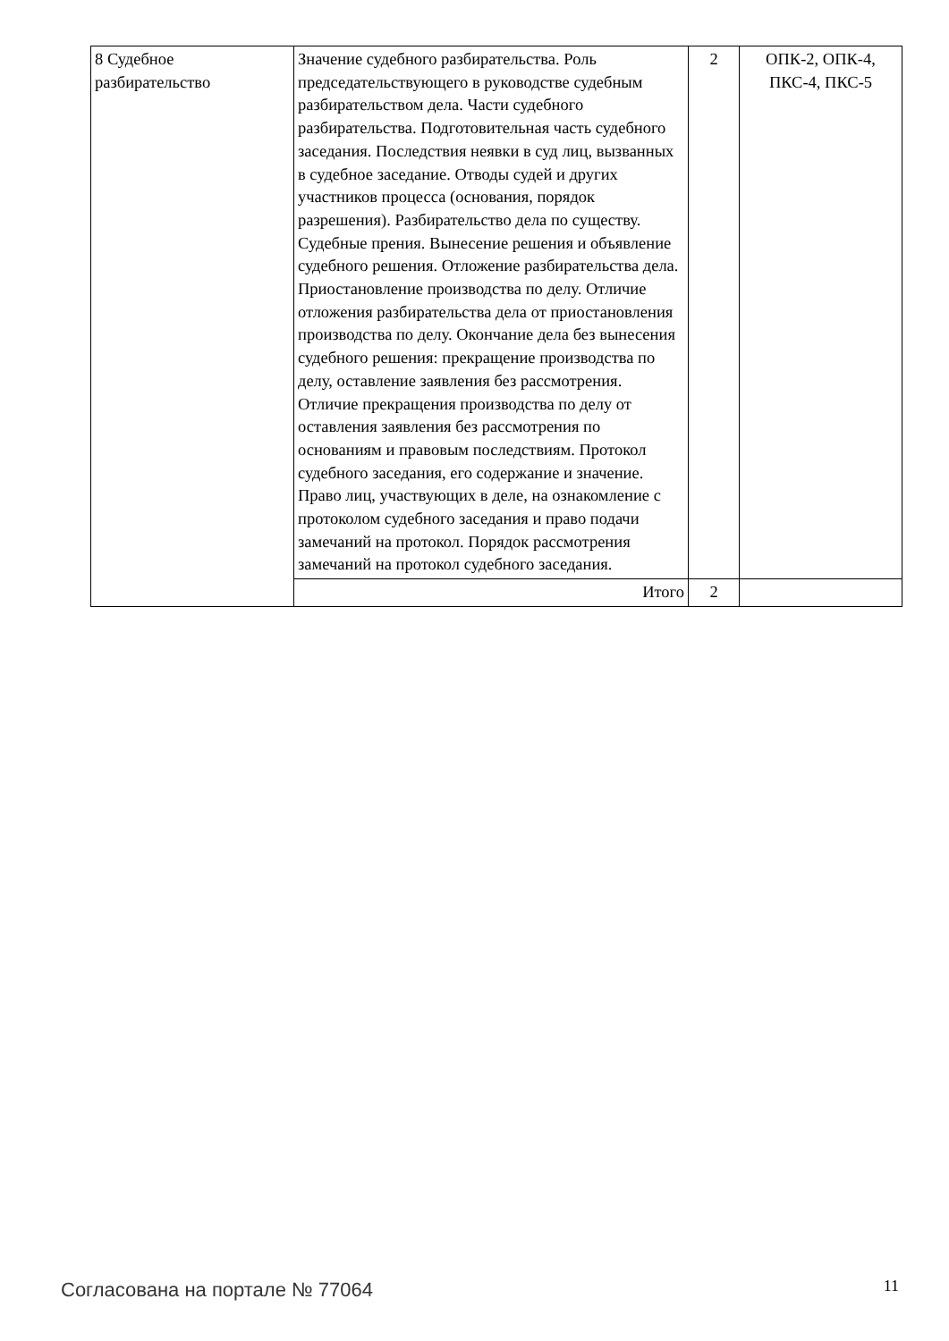| 8 Судебное разбирательство | Значение судебного разбирательства. Роль председательствующего в руководстве судебным разбирательством дела. Части судебного разбирательства. Подготовительная часть судебного заседания. Последствия неявки в суд лиц, вызванных в судебное заседание. Отводы судей и других участников процесса (основания, порядок разрешения). Разбирательство дела по существу. Судебные прения. Вынесение решения и объявление судебного решения. Отложение разбирательства дела. Приостановление производства по делу. Отличие отложения разбирательства дела от приостановления производства по делу. Окончание дела без вынесения судебного решения: прекращение производства по делу, оставление заявления без рассмотрения. Отличие прекращения производства по делу от оставления заявления без рассмотрения по основаниям и правовым последствиям. Протокол судебного заседания, его содержание и значение. Право лиц, участвующих в деле, на ознакомление с протоколом судебного заседания и право подачи замечаний на протокол. Порядок рассмотрения замечаний на протокол судебного заседания. | 2 | ОПК-2, ОПК-4, ПКС-4, ПКС-5 |
| | Итого | 2 | |
Согласована на портале № 77064 11